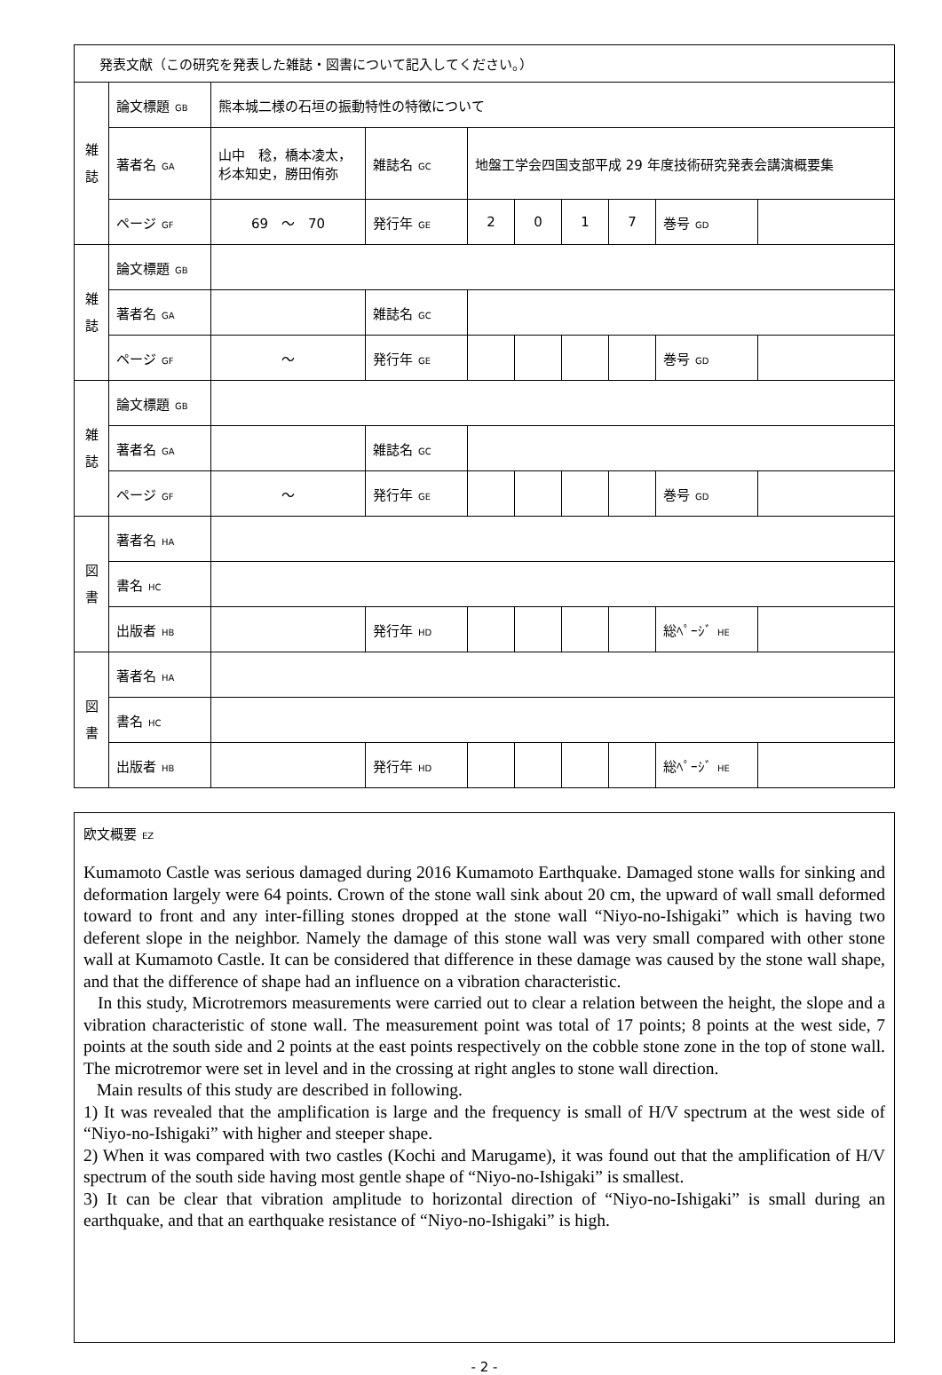| 発表文献（この研究を発表した雑誌・図書について記入してください。） | | | | | | | | | |
| 雑 誌 | 論文標題 GB | 熊本城二様の石垣の振動特性の特徴について | | | | | | | |
| | 著者名 GA | 山中 稔，橋本凌太，杉本知史，勝田侑弥 | 雑誌名 GC | 地盤工学会四国支部平成 29 年度技術研究発表会講演概要集 | | | | | |
| | ページ GF | 69 ～ 70 | 発行年 GE | 2 | 0 | 1 | 7 | 巻号 GD | |
| 雑 誌 | 論文標題 GB | | | | | | | | |
| | 著者名 GA | | 雑誌名 GC | | | | | | |
| | ページ GF | ～ | 発行年 GE | | | | | 巻号 GD | |
| 雑 誌 | 論文標題 GB | | | | | | | | |
| | 著者名 GA | | 雑誌名 GC | | | | | | |
| | ページ GF | ～ | 発行年 GE | | | | | 巻号 GD | |
| 図 書 | 著者名 HA | | | | | | | | |
| | 書名 HC | | | | | | | | |
| | 出版者 HB | | 発行年 HD | | | | | 総ﾍﾟｰｼﾞ HE | |
| 図 書 | 著者名 HA | | | | | | | | |
| | 書名 HC | | | | | | | | |
| | 出版者 HB | | 発行年 HD | | | | | 総ﾍﾟｰｼﾞ HE | |
欧文概要 EZ
Kumamoto Castle was serious damaged during 2016 Kumamoto Earthquake. Damaged stone walls for sinking and deformation largely were 64 points. Crown of the stone wall sink about 20 cm, the upward of wall small deformed toward to front and any inter-filling stones dropped at the stone wall “Niyo-no-Ishigaki” which is having two deferent slope in the neighbor. Namely the damage of this stone wall was very small compared with other stone wall at Kumamoto Castle. It can be considered that difference in these damage was caused by the stone wall shape, and that the difference of shape had an influence on a vibration characteristic.
In this study, Microtremors measurements were carried out to clear a relation between the height, the slope and a vibration characteristic of stone wall. The measurement point was total of 17 points; 8 points at the west side, 7 points at the south side and 2 points at the east points respectively on the cobble stone zone in the top of stone wall. The microtremor were set in level and in the crossing at right angles to stone wall direction.
Main results of this study are described in following.
1) It was revealed that the amplification is large and the frequency is small of H/V spectrum at the west side of “Niyo-no-Ishigaki” with higher and steeper shape.
2) When it was compared with two castles (Kochi and Marugame), it was found out that the amplification of H/V spectrum of the south side having most gentle shape of “Niyo-no-Ishigaki” is smallest.
3) It can be clear that vibration amplitude to horizontal direction of “Niyo-no-Ishigaki” is small during an earthquake, and that an earthquake resistance of “Niyo-no-Ishigaki” is high.
- 2 -